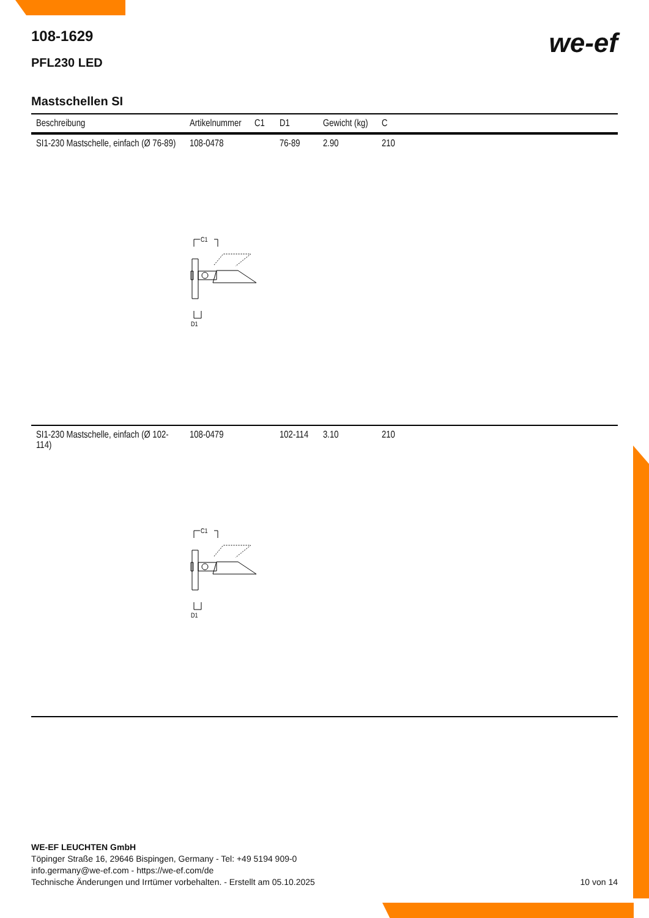we-ef
108-1629
PFL230 LED
Mastschellen SI
| Beschreibung | Artikelnummer | C1 | D1 | Gewicht (kg) | C |
| --- | --- | --- | --- | --- | --- |
| SI1-230 Mastschelle, einfach (Ø 76-89) | 108-0478 C1 D1 | | 76-89 | 2.90 | 210 |
| SI1-230 Mastschelle, einfach (Ø 102-114) | 108-0479 C1 D1 | | 102-114 | 3.10 | 210 |
WE-EF LEUCHTEN GmbH
Töpinger Straße 16, 29646 Bispingen, Germany - Tel: +49 5194 909-0
info.germany@we-ef.com - https://we-ef.com/de
Technische Änderungen und Irrtümer vorbehalten. - Erstellt am 05.10.2025
10 von 14